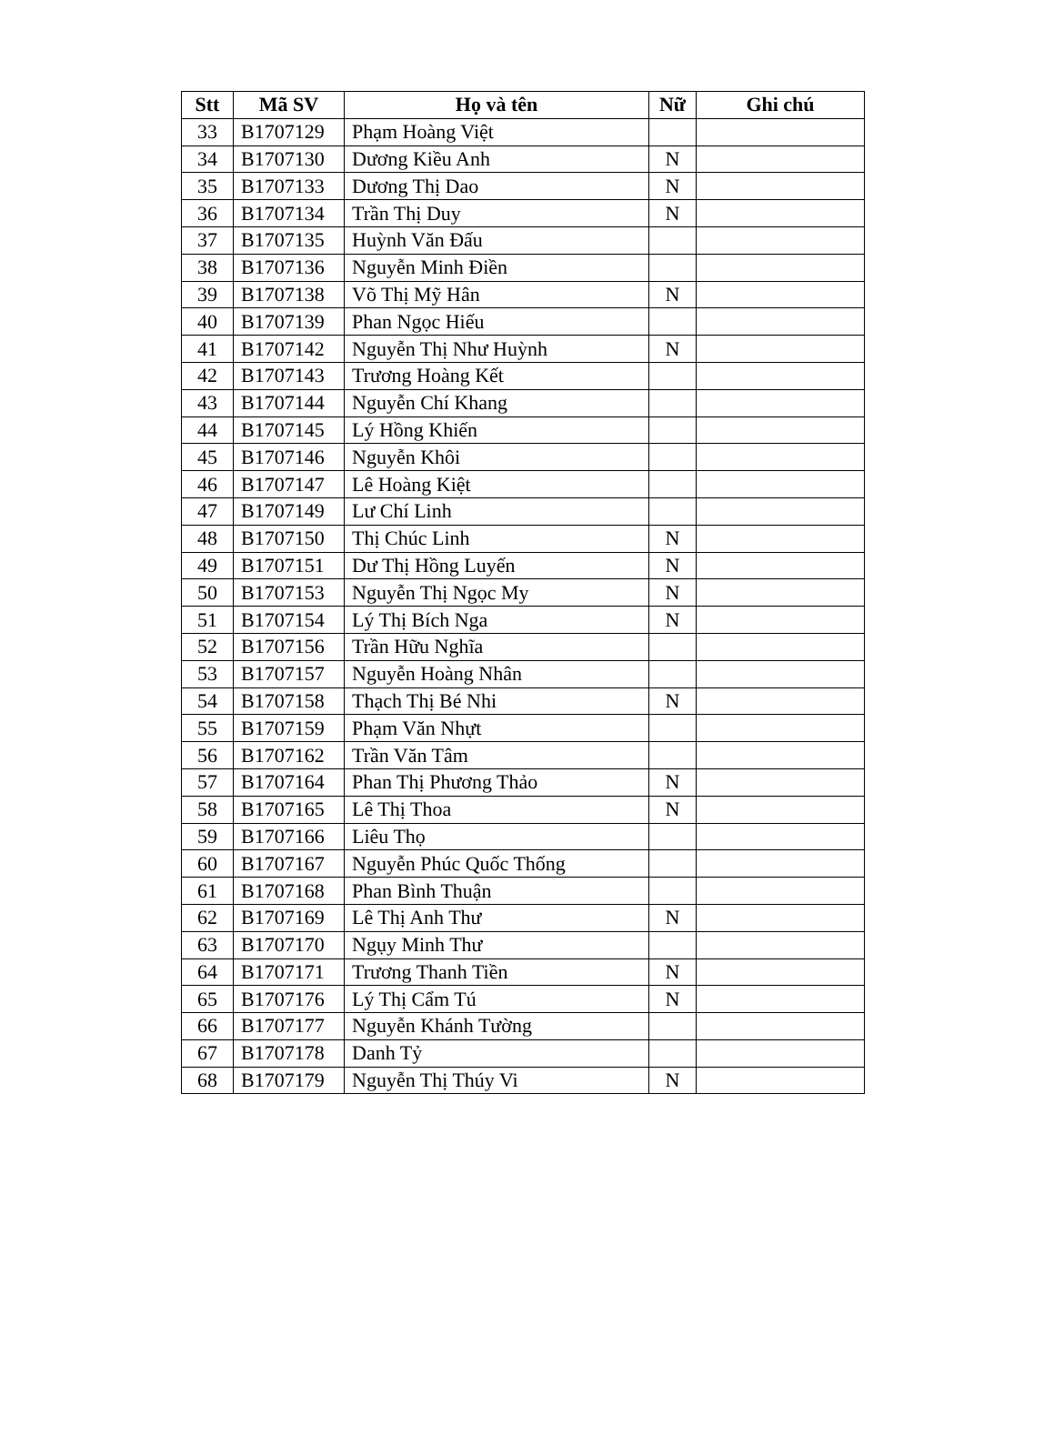| Stt | Mã SV | Họ và tên | Nữ | Ghi chú |
| --- | --- | --- | --- | --- |
| 33 | B1707129 | Phạm Hoàng Việt | | |
| 34 | B1707130 | Dương Kiều Anh | N | |
| 35 | B1707133 | Dương Thị Dao | N | |
| 36 | B1707134 | Trần Thị Duy | N | |
| 37 | B1707135 | Huỳnh Văn Đấu | | |
| 38 | B1707136 | Nguyễn Minh Điền | | |
| 39 | B1707138 | Võ Thị Mỹ Hân | N | |
| 40 | B1707139 | Phan Ngọc Hiếu | | |
| 41 | B1707142 | Nguyễn Thị Như Huỳnh | N | |
| 42 | B1707143 | Trương Hoàng Kết | | |
| 43 | B1707144 | Nguyễn Chí Khang | | |
| 44 | B1707145 | Lý Hồng Khiến | | |
| 45 | B1707146 | Nguyễn Khôi | | |
| 46 | B1707147 | Lê Hoàng Kiệt | | |
| 47 | B1707149 | Lư Chí Linh | | |
| 48 | B1707150 | Thị Chúc Linh | N | |
| 49 | B1707151 | Dư Thị Hồng Luyến | N | |
| 50 | B1707153 | Nguyễn Thị Ngọc My | N | |
| 51 | B1707154 | Lý Thị Bích Nga | N | |
| 52 | B1707156 | Trần Hữu Nghĩa | | |
| 53 | B1707157 | Nguyễn Hoàng Nhân | | |
| 54 | B1707158 | Thạch Thị Bé Nhi | N | |
| 55 | B1707159 | Phạm Văn Nhựt | | |
| 56 | B1707162 | Trần Văn Tâm | | |
| 57 | B1707164 | Phan Thị Phương Thảo | N | |
| 58 | B1707165 | Lê Thị Thoa | N | |
| 59 | B1707166 | Liêu Thọ | | |
| 60 | B1707167 | Nguyễn Phúc Quốc Thống | | |
| 61 | B1707168 | Phan Bình Thuận | | |
| 62 | B1707169 | Lê Thị Anh Thư | N | |
| 63 | B1707170 | Ngụy Minh Thư | | |
| 64 | B1707171 | Trương Thanh Tiền | N | |
| 65 | B1707176 | Lý Thị Cẩm Tú | N | |
| 66 | B1707177 | Nguyễn Khánh Tường | | |
| 67 | B1707178 | Danh Tỷ | | |
| 68 | B1707179 | Nguyễn Thị Thúy Vi | N | |